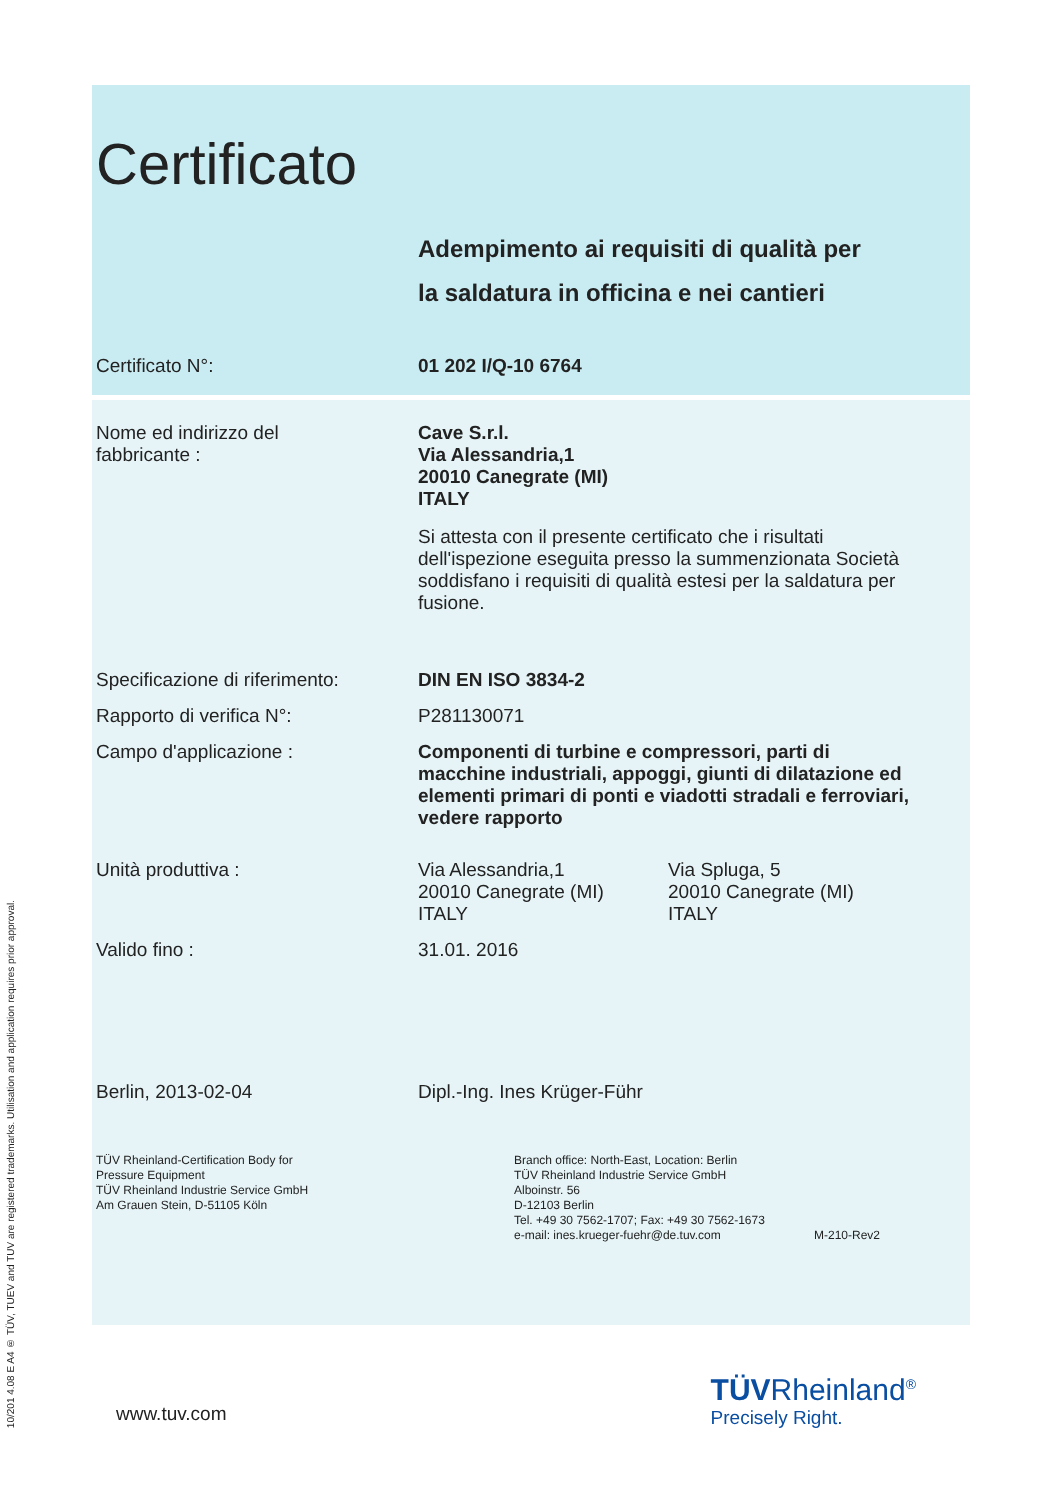10/201 4.08 E A4 ® TÜV, TUEV and TUV are registered trademarks. Utilisation and application requires prior approval.
Certificato
Adempimento ai requisiti di qualità per
la saldatura in officina e nei cantieri
Certificato N°: 01 202 I/Q-10 6764
Nome ed indirizzo del
fabbricante :
Cave S.r.l.
Via Alessandria,1
20010 Canegrate (MI)
ITALY
Si attesta con il presente certificato che i risultati dell'ispezione eseguita presso la summenzionata Società soddisfano i requisiti di qualità estesi per la saldatura per fusione.
Specificazione di riferimento:
DIN EN ISO 3834-2
Rapporto di verifica N°: P281130071
Campo d'applicazione : Componenti di turbine e compressori, parti di macchine industriali, appoggi, giunti di dilatazione ed elementi primari di ponti e viadotti stradali e ferroviari, vedere rapporto
Unità produttiva : Via Alessandria,1
20010 Canegrate (MI)
ITALY
Via Spluga, 5
20010 Canegrate (MI)
ITALY
Valido fino : 31.01. 2016
Berlin, 2013-02-04 Dipl.-Ing. Ines Krüger-Führ
TÜV Rheinland-Certification Body for
Pressure Equipment
TÜV Rheinland Industrie Service GmbH
Am Grauen Stein, D-51105 Köln
Branch office: North-East, Location: Berlin
TÜV Rheinland Industrie Service GmbH
Alboinstr. 56
D-12103 Berlin
Tel. +49 30 7562-1707; Fax: +49 30 7562-1673
e-mail: ines.krueger-fuehr@de.tuv.com
M-210-Rev2
www.tuv.com
TÜVRheinland<sup>®</sup>
Precisely Right.